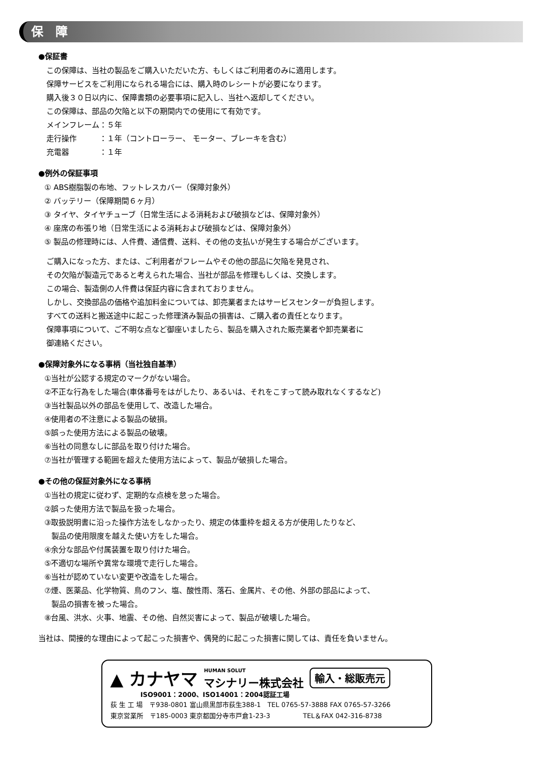保　障
●保証書
この保障は、当社の製品をご購入いただいた方、もしくはご利用者のみに適用します。
保障サービスをご利用になられる場合には、購入時のレシートが必要になります。
購入後３０日以内に、保障書類の必要事項に記入し、当社へ返却してください。
この保障は、部品の欠陥と以下の期間内での使用にて有効です。
メインフレーム：５年
走行操作　　　：１年（コントローラー、 モーター、ブレーキを含む）
充電器　　　　：１年
●例外の保証事項
① ABS樹脂製の布地、フットレスカバー（保障対象外）
② バッテリー（保障期間６ヶ月）
③ タイヤ、タイヤチューブ（日常生活による消耗および破損などは、保障対象外）
④ 座席の布張り地（日常生活による消耗および破損などは、保障対象外）
⑤ 製品の修理時には、人件費、通信費、送料、その他の支払いが発生する場合がございます。
ご購入になった方、または、ご利用者がフレームやその他の部品に欠陥を発見され、
その欠陥が製造元であると考えられた場合、当社が部品を修理もしくは、交換します。
この場合、製造側の人件費は保証内容に含まれておりません。
しかし、交換部品の価格や追加料金については、卸売業者またはサービスセンターが負担します。
すべての送料と搬送途中に起こった修理済み製品の損害は、ご購入者の責任となります。
保障事項について、ご不明な点など御座いましたら、製品を購入された販売業者や卸売業者に
御連絡ください。
●保障対象外になる事柄（当社独自基準）
①当社が公認する規定のマークがない場合。
②不正な行為をした場合(車体番号をはがしたり、あるいは、それをこすって読み取れなくするなど)
③当社製品以外の部品を使用して、改造した場合。
④使用者の不注意による製品の破損。
⑤誤った使用方法による製品の破壊。
⑥当社の同意なしに部品を取り付けた場合。
⑦当社が管理する範囲を超えた使用方法によって、製品が破損した場合。
●その他の保証対象外になる事柄
①当社の規定に従わず、定期的な点検を怠った場合。
②誤った使用方法で製品を扱った場合。
③取扱説明書に沿った操作方法をしなかったり、規定の体重枠を超える方が使用したりなど、
製品の使用限度を越えた使い方をした場合。
④余分な部品や付属装置を取り付けた場合。
⑤不適切な場所や異常な環境で走行した場合。
⑥当社が認めていない変更や改造をした場合。
⑦煙、医薬品、化学物質、鳥のフン、塩、酸性雨、落石、金属片、その他、外部の部品によって、
製品の損害を被った場合。
⑧台風、洪水、火事、地震、その他、自然災害によって、製品が破壊した場合。
当社は、間接的な理由によって起こった損害や、偶発的に起こった損害に関しては、責任を負いません。
▲ カナヤマ HUMAN SOLUT
マシナリー株式会社 輸入・総販売元
ISO9001：2000、ISO14001：2004認証工場
荻 生 工 場　〒938-0801 富山県黒部市荻生388-1　TEL 0765-57-3888 FAX 0765-57-3266
東京営業所　〒185-0003 東京都国分寺市戸倉1-23-3　　　　　TEL＆FAX 042-316-8738